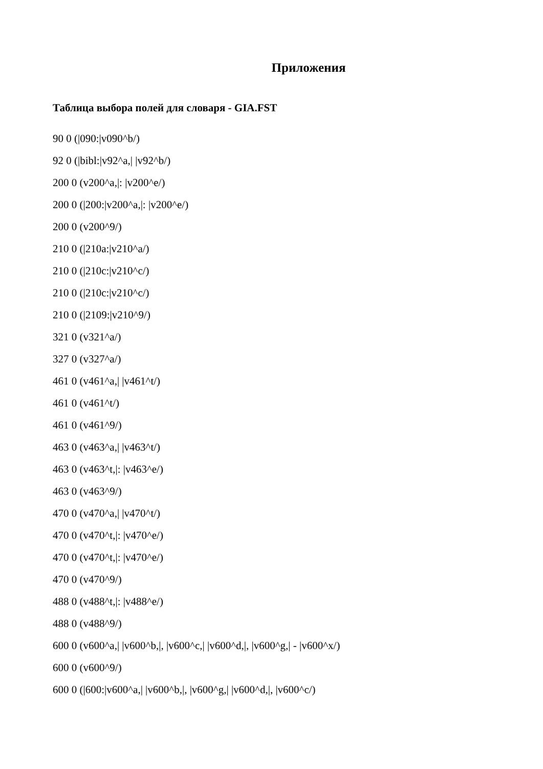Приложения
Таблица выбора полей для словаря - GIA.FST
90 0 (|090:|v090^b/)
92 0 (|bibl:|v92^a,| |v92^b/)
200 0 (v200^a,|: |v200^e/)
200 0 (|200:|v200^a,|: |v200^e/)
200 0 (v200^9/)
210 0 (|210a:|v210^a/)
210 0 (|210c:|v210^c/)
210 0 (|210c:|v210^c/)
210 0 (|2109:|v210^9/)
321 0 (v321^a/)
327 0 (v327^a/)
461 0 (v461^a,| |v461^t/)
461 0 (v461^t/)
461 0 (v461^9/)
463 0 (v463^a,| |v463^t/)
463 0 (v463^t,|: |v463^e/)
463 0 (v463^9/)
470 0 (v470^a,| |v470^t/)
470 0 (v470^t,|: |v470^e/)
470 0 (v470^t,|: |v470^e/)
470 0 (v470^9/)
488 0 (v488^t,|: |v488^e/)
488 0 (v488^9/)
600 0 (v600^a,| |v600^b,|, |v600^c,| |v600^d,|, |v600^g,| - |v600^x/)
600 0 (v600^9/)
600 0 (|600:|v600^a,| |v600^b,|, |v600^g,| |v600^d,|, |v600^c/)